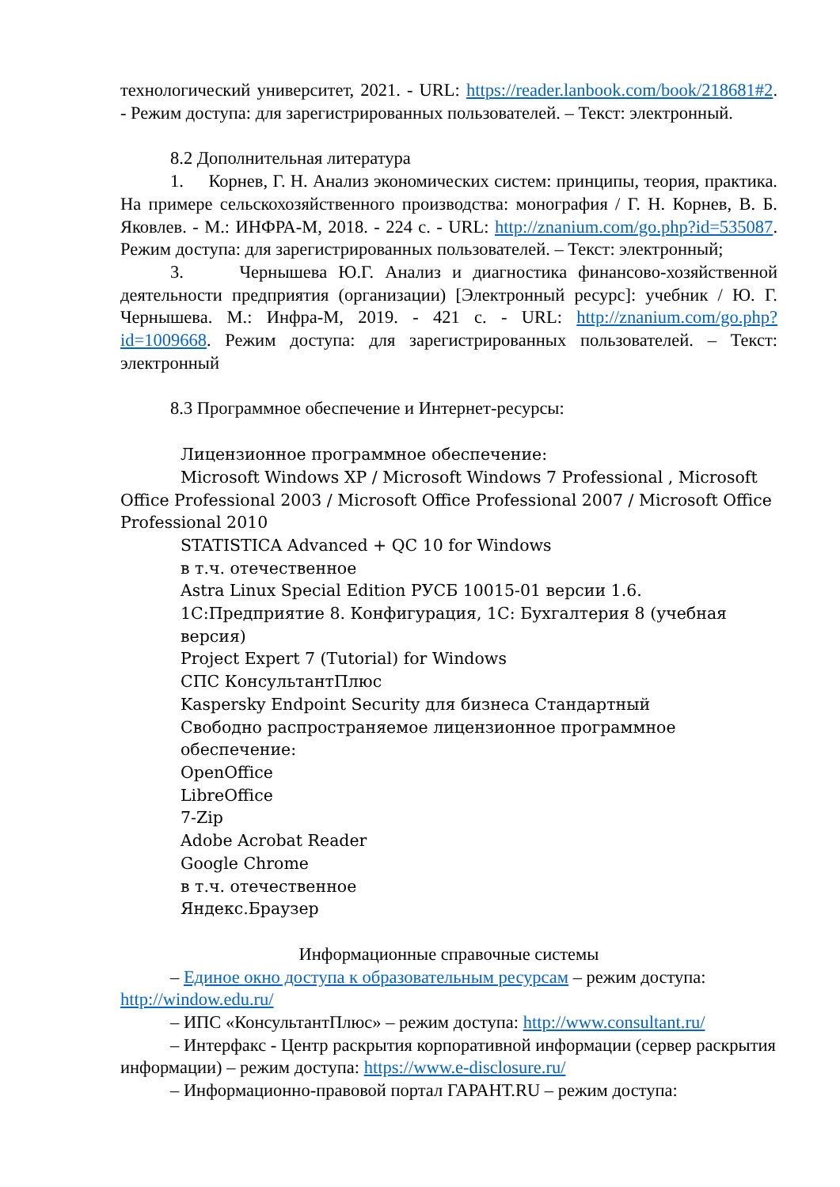технологический университет, 2021. - URL: https://reader.lanbook.com/book/218681#2. - Режим доступа: для зарегистрированных пользователей. – Текст: электронный.
8.2 Дополнительная литература
1. Корнев, Г. Н. Анализ экономических систем: принципы, теория, практика. На примере сельскохозяйственного производства: монография / Г. Н. Корнев, В. Б. Яковлев. - М.: ИНФРА-М, 2018. - 224 с. - URL: http://znanium.com/go.php?id=535087. Режим доступа: для зарегистрированных пользователей. – Текст: электронный;
3. Чернышева Ю.Г. Анализ и диагностика финансово-хозяйственной деятельности предприятия (организации) [Электронный ресурс]: учебник / Ю. Г. Чернышева. М.: Инфра-М, 2019. - 421 с. - URL: http://znanium.com/go.php?id=1009668. Режим доступа: для зарегистрированных пользователей. – Текст: электронный
8.3 Программное обеспечение и Интернет-ресурсы:
Лицензионное программное обеспечение:
Microsoft Windows XP / Microsoft Windows 7 Professional , Microsoft Office Professional 2003 / Microsoft Office Professional 2007 / Microsoft Office Professional 2010
STATISTICA Advanced + QC 10 for Windows
в т.ч. отечественное
Astra Linux Special Edition РУСБ 10015-01 версии 1.6.
1С:Предприятие 8. Конфигурация, 1С: Бухгалтерия 8 (учебная версия)
Project Expert 7 (Tutorial) for Windows
СПС КонсультантПлюс
Kaspersky Endpoint Security для бизнеса Стандартный
Свободно распространяемое лицензионное программное обеспечение:
OpenOffice
LibreOffice
7-Zip
Adobe Acrobat Reader
Google Chrome
в т.ч. отечественное
Яндекс.Браузер
Информационные справочные системы
– Единое окно доступа к образовательным ресурсам – режим доступа: http://window.edu.ru/
– ИПС «КонсультантПлюс» – режим доступа: http://www.consultant.ru/
– Интерфакс - Центр раскрытия корпоративной информации (сервер раскрытия информации) – режим доступа: https://www.e-disclosure.ru/
– Информационно-правовой портал ГАРАНТ.RU – режим доступа: